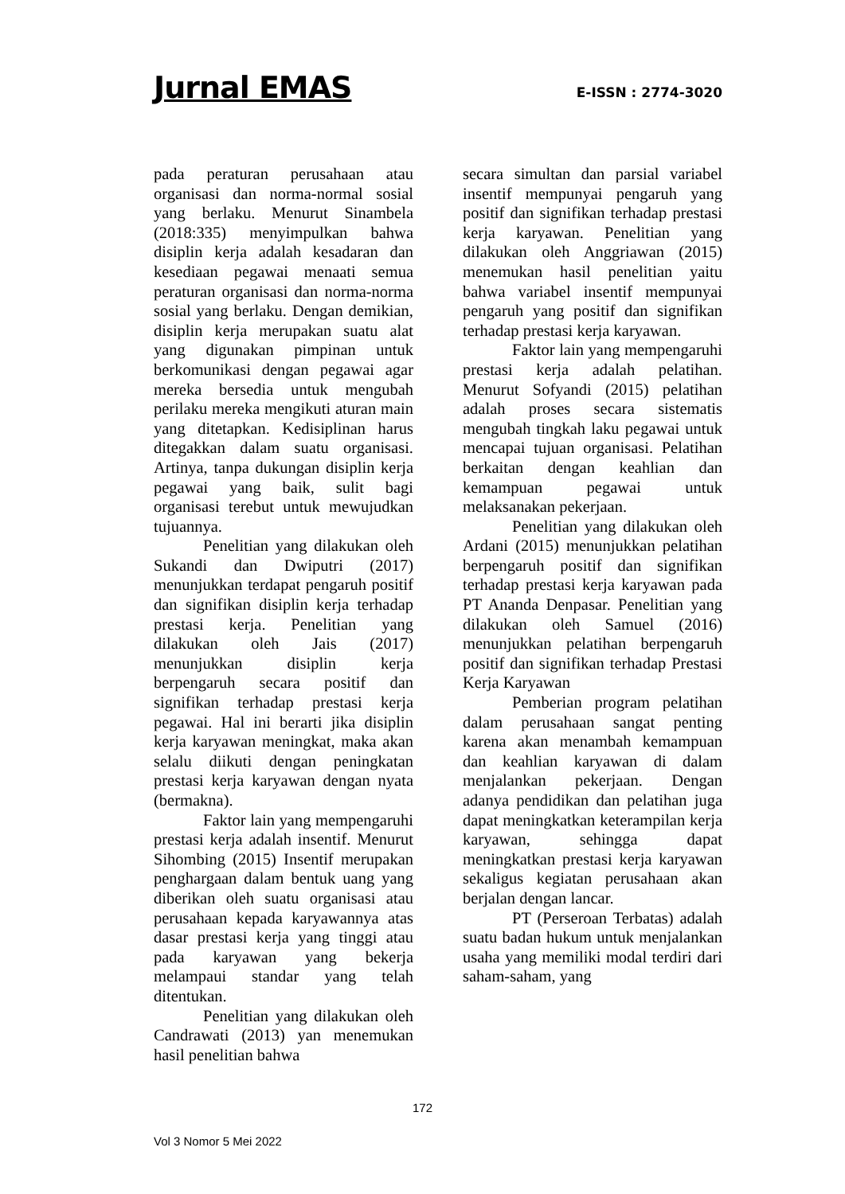Jurnal EMAS E-ISSN : 2774-3020
pada peraturan perusahaan atau organisasi dan norma-normal sosial yang berlaku. Menurut Sinambela (2018:335) menyimpulkan bahwa disiplin kerja adalah kesadaran dan kesediaan pegawai menaati semua peraturan organisasi dan norma-norma sosial yang berlaku. Dengan demikian, disiplin kerja merupakan suatu alat yang digunakan pimpinan untuk berkomunikasi dengan pegawai agar mereka bersedia untuk mengubah perilaku mereka mengikuti aturan main yang ditetapkan. Kedisiplinan harus ditegakkan dalam suatu organisasi. Artinya, tanpa dukungan disiplin kerja pegawai yang baik, sulit bagi organisasi terebut untuk mewujudkan tujuannya.
Penelitian yang dilakukan oleh Sukandi dan Dwiputri (2017) menunjukkan terdapat pengaruh positif dan signifikan disiplin kerja terhadap prestasi kerja. Penelitian yang dilakukan oleh Jais (2017) menunjukkan disiplin kerja berpengaruh secara positif dan signifikan terhadap prestasi kerja pegawai. Hal ini berarti jika disiplin kerja karyawan meningkat, maka akan selalu diikuti dengan peningkatan prestasi kerja karyawan dengan nyata (bermakna).
Faktor lain yang mempengaruhi prestasi kerja adalah insentif. Menurut Sihombing (2015) Insentif merupakan penghargaan dalam bentuk uang yang diberikan oleh suatu organisasi atau perusahaan kepada karyawannya atas dasar prestasi kerja yang tinggi atau pada karyawan yang bekerja melampaui standar yang telah ditentukan.
Penelitian yang dilakukan oleh Candrawati (2013) yan menemukan hasil penelitian bahwa
secara simultan dan parsial variabel insentif mempunyai pengaruh yang positif dan signifikan terhadap prestasi kerja karyawan. Penelitian yang dilakukan oleh Anggriawan (2015) menemukan hasil penelitian yaitu bahwa variabel insentif mempunyai pengaruh yang positif dan signifikan terhadap prestasi kerja karyawan.
Faktor lain yang mempengaruhi prestasi kerja adalah pelatihan. Menurut Sofyandi (2015) pelatihan adalah proses secara sistematis mengubah tingkah laku pegawai untuk mencapai tujuan organisasi. Pelatihan berkaitan dengan keahlian dan kemampuan pegawai untuk melaksanakan pekerjaan.
Penelitian yang dilakukan oleh Ardani (2015) menunjukkan pelatihan berpengaruh positif dan signifikan terhadap prestasi kerja karyawan pada PT Ananda Denpasar. Penelitian yang dilakukan oleh Samuel (2016) menunjukkan pelatihan berpengaruh positif dan signifikan terhadap Prestasi Kerja Karyawan
Pemberian program pelatihan dalam perusahaan sangat penting karena akan menambah kemampuan dan keahlian karyawan di dalam menjalankan pekerjaan. Dengan adanya pendidikan dan pelatihan juga dapat meningkatkan keterampilan kerja karyawan, sehingga dapat meningkatkan prestasi kerja karyawan sekaligus kegiatan perusahaan akan berjalan dengan lancar.
PT (Perseroan Terbatas) adalah suatu badan hukum untuk menjalankan usaha yang memiliki modal terdiri dari saham-saham, yang
172
Vol 3 Nomor 5 Mei 2022